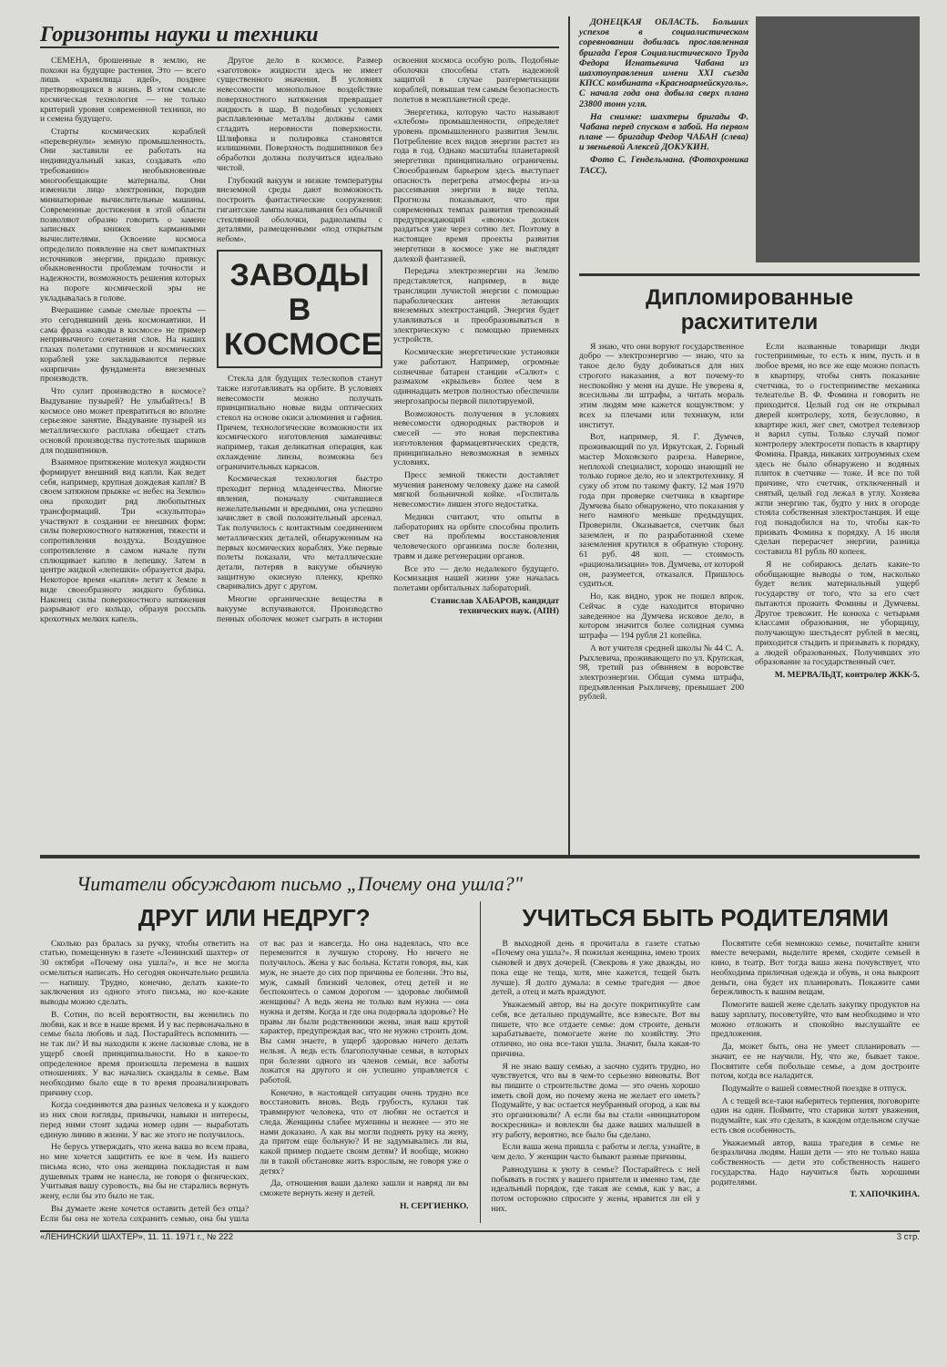Горизонты науки и техники
СЕМЕНА, брошенные в землю, не похожи на будущие растения. Это — всего лишь «хранилища идей», позднее претворяющихся в жизнь. В этом смысле космическая технология — не только критерий уровня современной техники, но и семена будущего.
Старты космических кораблей «перевернули» земную промышленность. Они заставили ее работать на индивидуальный заказ, создавать «по требованию» необыкновенные многообещающие материалы. Они изменили лицо электроники, породив миниатюрные вычислительные машины. Современные достижения в этой области позволяют образно говорить о замене записных книжек карманными вычислителями. Освоение космоса определило появление на свет компактных источников энергии, придало привкус обыкновенности проблемам точности и надежности, возможность решения которых на пороге космической эры не укладывалась в голове.
Вчерашние самые смелые проекты — это сегодняшний день космонавтики. И сама фраза «заводы в космосе» не пример непривычного сочетания слов. На наших глазах полетами спутников и космических кораблей уже закладываются первые «кирпичи» фундамента внеземных производств.
Что сулит производство в космосе? Выдувание пузырей? Не улыбайтесь! В космосе оно может превратиться во вполне серьезное занятие. Выдувание пузырей из металлического расплава обещает стать основой производства пустотелых шариков для подшипников.
Взаимное притяжение молекул жидкости формирует внешний вид капли. Как ведет себя, например, крупная дождевая капля? В своем затяжном прыжке «с небес на Землю» она проходит ряд любопытных трансформаций. Три «скульптора» участвуют в создании ее внешних форм: силы поверхностного натяжения, тяжести и сопротивления воздуха. Воздушное сопротивление в самом начале пути сплющивает каплю в лепешку. Затем в центре жидкой «лепешки» образуется дыра. Некоторое время «капля» летит к Земле в виде своеобразного жидкого бублика. Наконец силы поверхностного натяжения разрывают его кольцо, образуя россыпь крохотных мелких капель.
Другое дело в космосе. Размер «заготовок» жидкости здесь не имеет существенного значения. В условиях невесомости монопольное воздействие поверхностного натяжения превращает жидкость в шар. В подобных условиях расплавленные металлы должны сами сгладить неровности поверхности. Шлифовка и полировка становятся излишними. Поверхность подшипников без обработки должна получиться идеально чистой.
Глубокий вакуум и низкие температуры внеземной среды дают возможность построить фантастические сооружения: гигантские лампы накаливания без обычной стеклянной оболочки, радиолампы с деталями, размещенными «под открытым небом».
ЗАВОДЫ
В
КОСМОСЕ
Стекла для будущих телескопов станут также изготавливать на орбите. В условиях невесомости можно получать принципиально новые виды оптических стекол на основе окиси алюминия и гафния. Причем, технологические возможности их космического изготовления заманчивы: например, такая деликатная операция, как охлаждение линзы, возможна без ограничительных каркасов.
Космическая технология быстро проходит период младенчества. Многие явления, поначалу считавшиеся нежелательными и вредными, она успешно зачисляет в свой положительный арсенал. Так получилось с контактным соединением металлических деталей, обнаруженным на первых космических кораблях. Уже первые полеты показали, что металлические детали, потеряв в вакууме обычную защитную окисную пленку, крепко сваривались друг с другом.
Многие органические вещества в вакууме вспучиваются. Производство пенных оболочек может сыграть в истории освоения космоса особую роль. Подобные оболочки способны стать надежной защитой в случае разгерметизации кораблей, повышая тем самым безопасность полетов в межпланетной среде.
Энергетика, которую часто называют «хлебом» промышленности, определяет уровень промышленного развития Земли. Потребление всех видов энергии растет из года в год. Однако масштабы планетарной энергетики принципиально ограничены. Своеобразным барьером здесь выступает опасность перегрева атмосферы из-за рассеивания энергии в виде тепла. Прогнозы показывают, что при современных темпах развития тревожный предупреждающий «звонок» должен раздаться уже через сотню лет. Поэтому в настоящее время проекты развития энергетики в космосе уже не выглядят далекой фантазией.
Передача электроэнергии на Землю представляется, например, в виде трансляции лучистой энергии с помощью параболических антенн летающих внеземных электростанций. Энергия будет улавливаться и преобразовываться в электрическую с помощью приемных устройств.
Космические энергетические установки уже работают. Например, огромные солнечные батареи станции «Салют» с размахом «крыльев» более чем в одиннадцать метров полностью обеспечили энергозапросы первой пилотируемой.
Возможность получения в условиях невесомости однородных растворов и смесей — это новая перспектива изготовления фармацевтических средств, принципиально невозможная в земных условиях.
Пресс земной тяжести доставляет мучения раненому человеку даже на самой мягкой больничной койке. «Госпиталь невесомости» лишен этого недостатка.
Медики считают, что опыты в лабораториях на орбите способны пролить свет на проблемы восстановления человеческого организма после болезни, травм и даже регенерации органов.
Все это — дело недалекого будущего. Космизация нашей жизни уже началась полетами орбитальных лабораторий.
Станислав ХАБАРОВ, кандидат технических наук. (АПН)
ДОНЕЦКАЯ ОБЛАСТЬ. Больших успехов в социалистическом соревновании добилась прославленная бригада Героя Социалистического Труда Федора Игнатьевича Чабана из шахтоуправления имени XXI съезда КПСС комбината «Красноармейскуголь». С начала года она добыла сверх плана 23800 тонн угля.
На снимке: шахтеры бригады Ф. Чабана перед спуском в забой. На первом плане — бригадир Федор ЧАБАН (слева) и звеньевой Алексей ДОКУКИН.
Фото С. Гендельмана. (Фотохроника ТАСС).
Дипломированные расхитители
Я знаю, что они воруют государственное добро — электроэнергию — знаю, что за такое дело буду добиваться для них строгого наказания, а вот почему-то неспокойно у меня на душе. Не уверена я, всесильны ли штрафы, а читать мораль этим людям мне кажется кощунством: у всех за плечами или техникум, или институт.
Вот, например, Я. Г. Думчев, проживающий по ул. Иркутская, 2. Горный мастер Моховского разреза. Наверное, неплохой специалист, хорошо знающий не только горное дело, но и электротехнику. Я сужу об этом по такому факту. 12 мая 1970 года при проверке счетчика в квартире Думчева было обнаружено, что показания у него намного меньше предыдущих. Проверили. Оказывается, счетчик был заземлен, и по разработанной схеме заземления крутился в обратную сторону. 61 руб. 48 коп. — стоимость «рационализации» тов. Думчева, от которой он, разумеется, отказался. Пришлось судиться.
Но, как видно, урок не пошел впрок. Сейчас в суде находится вторично заведенное на Думчева исковое дело, в котором значится более солидная сумма штрафа — 194 рубля 21 копейка.
А вот учителя средней школы № 44 С. А. Рыхлевича, проживающего по ул. Крупская, 98, третий раз обвиняем в воровстве электроэнергии. Общая сумма штрафа, предъявленная Рыхличеву, превышает 200 рублей.
Если названные товарищи люди гостеприимные, то есть к ним, пусть и в любое время, но все же еще можно попасть в квартиру, чтобы снять показание счетчика, то о гостеприимстве механика телеателье В. Ф. Фомина и говорить не приходится. Целый год он не открывал дверей контролеру, хотя, безусловно, в квартире жил, жег свет, смотрел телевизор и варил супы. Только случай помог контролеру электросети попасть в квартиру Фомина. Правда, никаких хитроумных схем здесь не было обнаружено и водяных плиток в счетчике — тоже. И все по той причине, что счетчик, отключенный и снятый, целый год лежал в углу. Хозяева жгли энергию так, будто у них в огороде стояла собственная электростанция. И еще год понадобился на то, чтобы как-то призвать Фомина к порядку. А 16 июля сделан перерасчет энергии, разница составила 81 рубль 80 копеек.
Я не собираюсь делать какие-то обобщающие выводы о том, насколько будет велик материальный ущерб государству от того, что за его счет пытаются прожить Фомины и Думчевы. Другое тревожит. Не конюха с четырьмя классами образования, не уборщицу, получающую шестьдесят рублей в месяц, приходится стыдить и призывать к порядку, а людей образованных. Получивших это образование за государственный счет.
М. МЕРВАЛЬДТ, контролер ЖКК-5.
Читатели обсуждают письмо „Почему она ушла?"
ДРУГ ИЛИ НЕДРУГ?
Сколько раз бралась за ручку, чтобы ответить на статью, помещенную в газете «Ленинский шахтер» от 30 октября «Почему она ушла?», и все не могла осмелиться написать. Но сегодня окончательно решила — напишу. Трудно, конечно, делать какие-то заключения из одного этого письма, но кое-какие выводы можно сделать.
В. Сотин, по всей вероятности, вы женились по любви, как и все в наше время. И у вас первоначально в семье была любовь и лад. Постарайтесь вспомнить — не так ли? И вы находили к жене ласковые слова, не в ущерб своей принципиальности. Но в какое-то определенное время произошла перемена в ваших отношениях. У вас начались скандалы в семье. Вам необходимо было еще в то время проанализировать причину ссор.
Когда соединяются два разных человека и у каждого из них свои взгляды, привычки, навыки и интересы, перед ними стоит задача номер один — выработать единую линию в жизни. У вас же этого не получилось.
Не берусь утверждать, что жена ваша во всем права, но мне хочется защитить ее кое в чем. Из вашего письма ясно, что она женщина покладистая и вам душевных травм не нанесла, не говоря о физических. Учитывая вашу суровость, вы бы не старались вернуть жену, если бы это было не так.
Вы думаете жене хочется оставить детей без отца? Если бы она не хотела сохранить семью, она бы ушла от вас раз и навсегда. Но она надеялась, что все переменится в лучшую сторону. Но ничего не получилось. Жена у вас больна. Кстати говоря, вы, как муж, не знаете до сих пор причины ее болезни. Это вы, муж, самый близкий человек, отец детей и не беспокоитесь о самом дорогом — здоровье любимой женщины? А ведь жена не только вам нужна — она нужна и детям. Когда и где она подорвала здоровье? Не правы ли были родственники жены, зная ваш крутой характер, предупреждая вас, что не нужно строить дом. Вы сами знаете, в ущерб здоровью ничего делать нельзя. А ведь есть благополучные семьи, в которых при болезни одного из членов семьи, все заботы ложатся на другого и он успешно управляется с работой.
Конечно, в настоящей ситуации очень трудно все восстановить вновь. Ведь грубость, кулаки так травмируют человека, что от любви не остается и следа. Женщины слабее мужчины и нежнее — это не нами доказано. А как вы могли поднять руку на жену, да притом еще больную? И не задумывались ли вы, какой пример подаете своим детям? И вообще, можно ли в такой обстановке жить взрослым, не говоря уже о детях?
Да, отношения ваши далеко зашли и навряд ли вы сможете вернуть жену и детей.
Н. СЕРГИЕНКО.
УЧИТЬСЯ БЫТЬ РОДИТЕЛЯМИ
В выходной день я прочитала в газете статью «Почему она ушла?». Я пожилая женщина, имею троих сыновей и двух дочерей. (Свекровь я уже дважды, но пока еще не теща, хотя, мне кажется, тещей быть лучше). Я долго думала: в семье трагедия — двое детей, а отец и мать враждуют.
Уважаемый автор, вы на досуге покритикуйте сам себя, все детально продумайте, все взвесьте. Вот вы пишете, что все отдаете семье: дом строите, деньги зарабатываете, помогаете жене по хозяйству. Это отлично, но она все-таки ушла. Значит, была какая-то причина.
Я не знаю вашу семью, а заочно судить трудно, но чувствуется, что вы в чем-то серьезно виноваты. Вот вы пишите о строительстве дома — это очень хорошо иметь свой дом, но почему жена не желает его иметь? Подумайте, у вас остается неубранный огород, а как вы это организовали? А если бы вы стали «инициатором воскресника» и вовлекли бы даже ваших малышей в эту работу, вероятно, все было бы сделано.
Если ваша жена пришла с работы и легла, узнайте, в чем дело. У женщин часто бывают разные причины.
Равнодушна к уюту в семье? Постарайтесь с ней побывать в гостях у вашего приятеля и именно там, где идеальный порядок, где такая же семья, как у вас, а потом осторожно спросите у жены, нравится ли ей у них.
Посвятите себя немножко семье, почитайте книги вместе вечерами, выделите время, сходите семьей в кино, в театр. Вот тогда ваша жена почувствует, что необходима приличная одежда и обувь, и она выкроит деньги, она будет их планировать. Покажите сами бережливость к вашим вещам.
Помогите вашей жене сделать закупку продуктов на вашу зарплату, посоветуйте, что вам необходимо и что можно отложить и спокойно выслушайте ее предложения.
Да, может быть, она не умеет спланировать — значит, ее не научили. Ну, что же, бывает такое. Посвятите себя побольше семье, а дом достроите потом, когда все наладится.
Подумайте о вашей совместной поездке в отпуск.
А с тещей все-таки наберитесь терпения, поговорите один на один. Поймите, что старики хотят уважения, подумайте, как это сделать, в каждом отдельном случае есть своя особенность.
Уважаемый автор, ваша трагедия в семье не безразлична людям. Наши дети — это не только наша собственность — дети это собственность нашего государства. Надо научиться быть хорошими родителями.
Т. ХАПОЧКИНА.
«ЛЕНИНСКИЙ ШАХТЕР», 11. 11. 1971 г., № 222 3 стр.